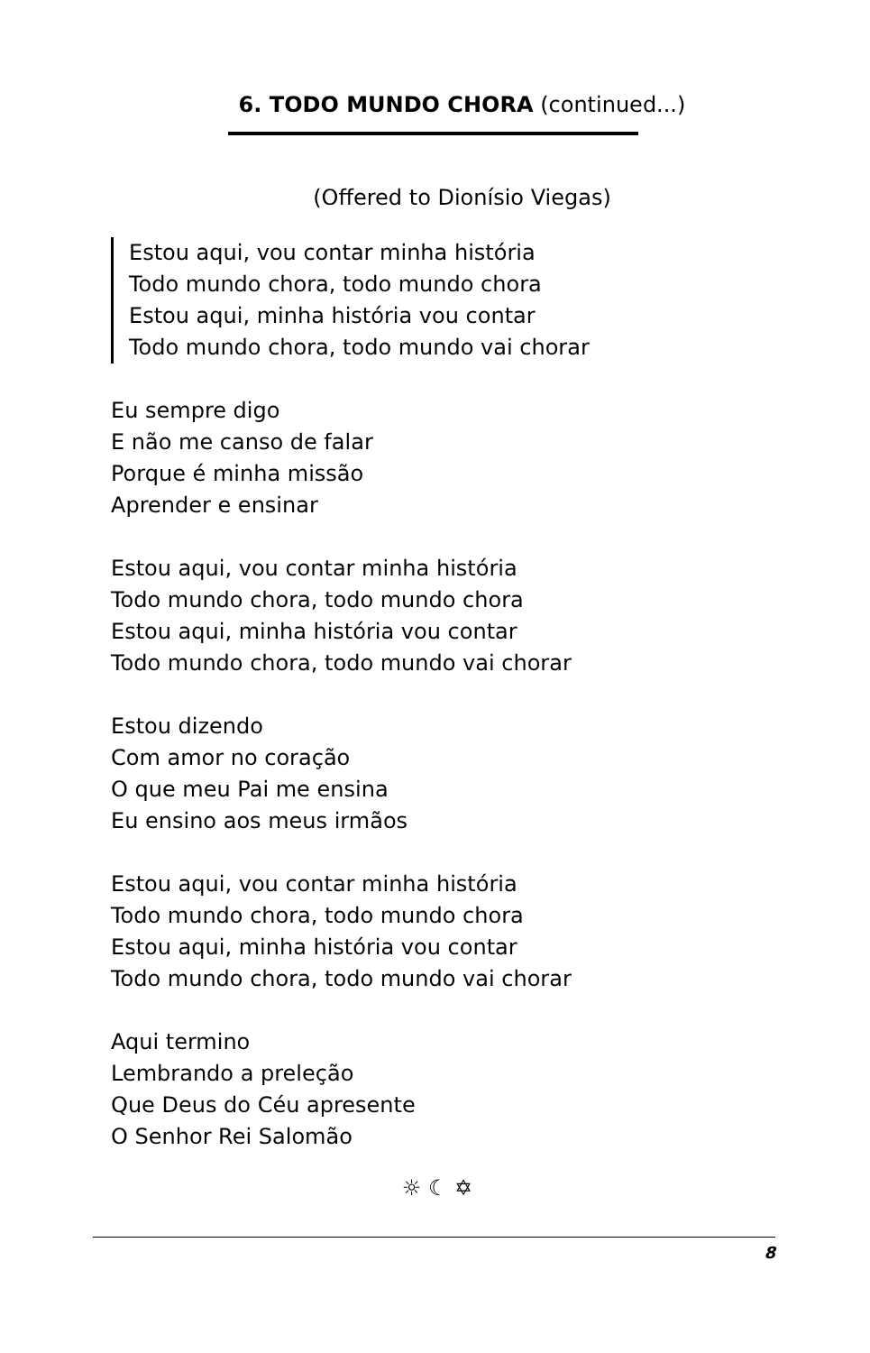6. TODO MUNDO CHORA (continued...)
(Offered to Dionísio Viegas)
Estou aqui, vou contar minha história
Todo mundo chora, todo mundo chora
Estou aqui, minha história vou contar
Todo mundo chora, todo mundo vai chorar
Eu sempre digo
E não me canso de falar
Porque é minha missão
Aprender e ensinar
Estou aqui, vou contar minha história
Todo mundo chora, todo mundo chora
Estou aqui, minha história vou contar
Todo mundo chora, todo mundo vai chorar
Estou dizendo
Com amor no coração
O que meu Pai me ensina
Eu ensino aos meus irmãos
Estou aqui, vou contar minha história
Todo mundo chora, todo mundo chora
Estou aqui, minha história vou contar
Todo mundo chora, todo mundo vai chorar
Aqui termino
Lembrando a preleção
Que Deus do Céu apresente
O Senhor Rei Salomão
☼ ☾ ✡
8